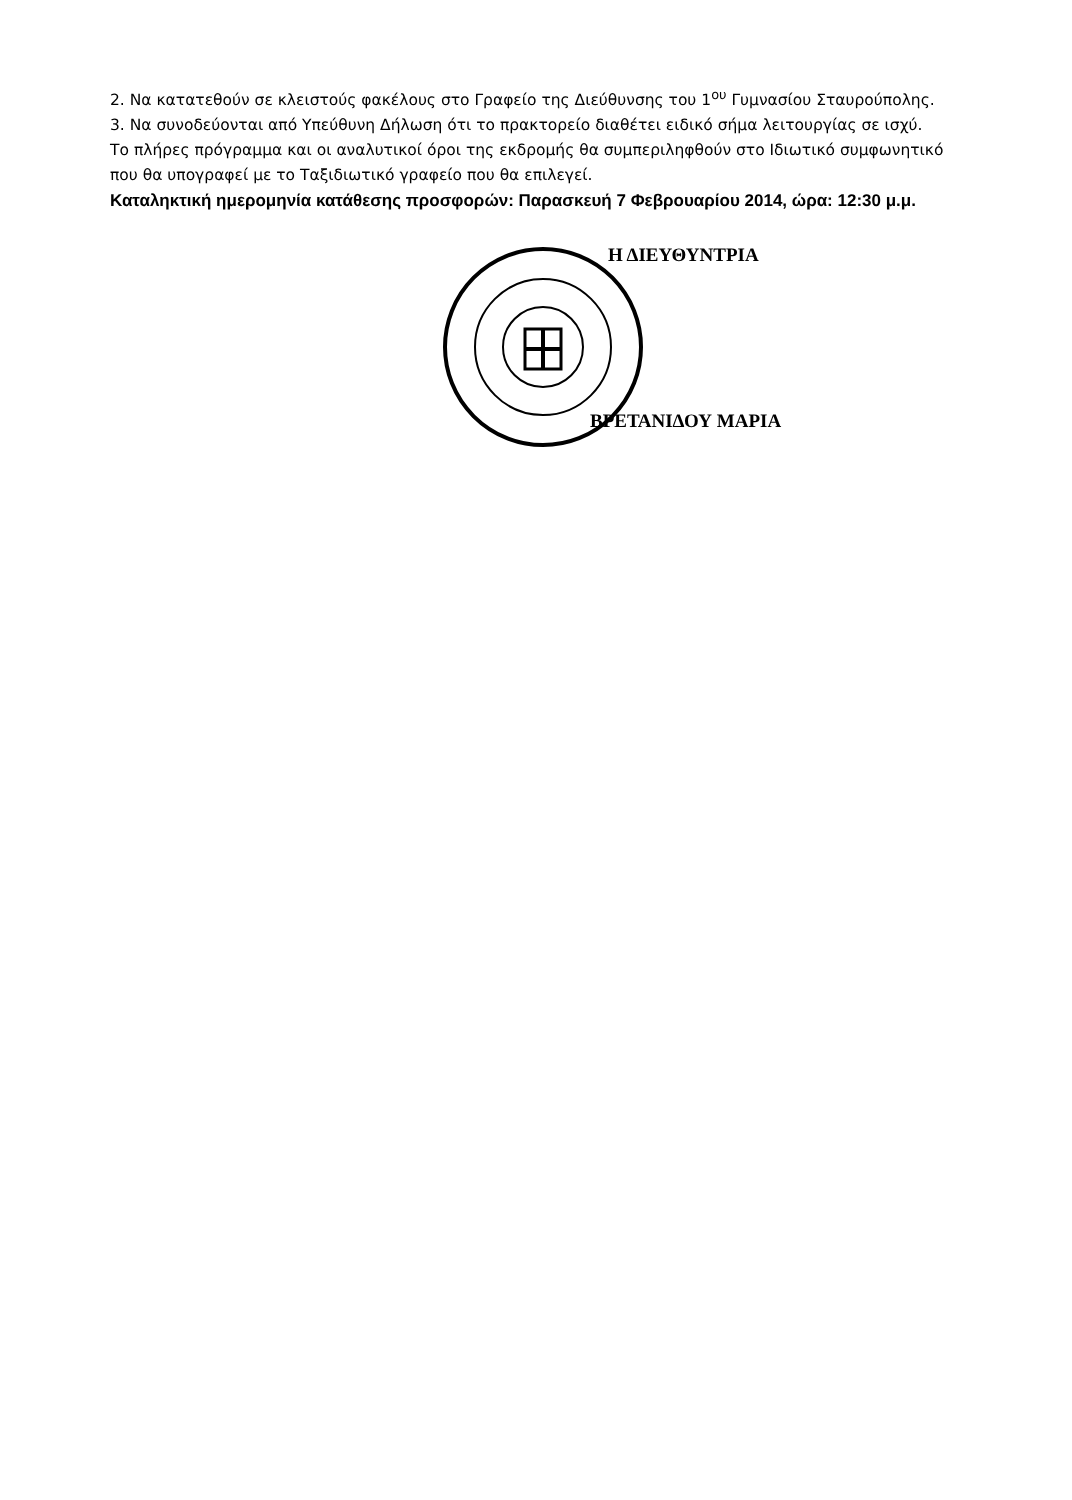2. Να κατατεθούν σε κλειστούς φακέλους στο Γραφείο της Διεύθυνσης του 1<sup>ου</sup> Γυμνασίου Σταυρούπολης.
3. Να συνοδεύονται από Υπεύθυνη Δήλωση ότι το πρακτορείο διαθέτει ειδικό σήμα λειτουργίας σε ισχύ.
Το πλήρες πρόγραμμα και οι αναλυτικοί όροι της εκδρομής θα συμπεριληφθούν στο Ιδιωτικό συμφωνητικό που θα υπογραφεί με το Ταξιδιωτικό γραφείο που θα επιλεγεί.
Καταληκτική ημερομηνία κατάθεσης προσφορών: Παρασκευή 7 Φεβρουαρίου 2014, ώρα: 12:30 μ.μ.
Η ΔΙΕΥΘΥΝΤΡΙΑ
ΒΡΕΤΑΝΙΔΟΥ ΜΑΡΙΑ